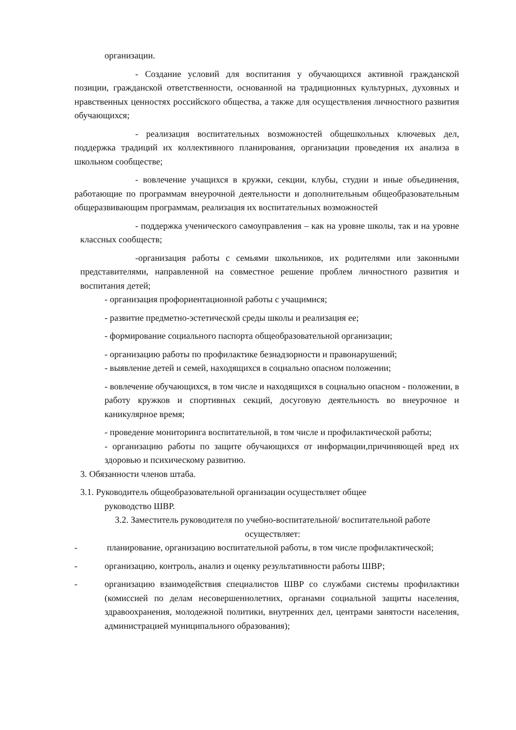организации.
- Создание условий для воспитания у обучающихся активной гражданской позиции, гражданской ответственности, основанной на традиционных культурных, духовных и нравственных ценностях российского общества, а также для осуществления личностного развития обучающихся;
- реализация воспитательных возможностей общешкольных ключевых дел, поддержка традиций их коллективного планирования, организации проведения их анализа в школьном сообществе;
- вовлечение учащихся в кружки, секции, клубы, студии и иные объединения, работающие по программам внеурочной деятельности и дополнительным общеобразовательным общеразвивающим программам, реализация их воспитательных возможностей
- поддержка ученического самоуправления – как на уровне школы, так и на уровне классных сообществ;
-организация работы с семьями школьников, их родителями или законными представителями, направленной на совместное решение проблем личностного развития и воспитания детей;
- организация профориентационной работы с учащимися;
- развитие предметно-эстетической среды школы и реализация ее;
- формирование социального паспорта общеобразовательной организации;
- организацию работы по профилактике безнадзорности и правонарушений;
- выявление детей и семей, находящихся в социально опасном положении;
- вовлечение обучающихся, в том числе и находящихся в социально опасном - положении, в работу кружков и спортивных секций, досуговую деятельность во внеурочное и каникулярное время;
- проведение мониторинга воспитательной, в том числе и профилактической работы;
- организацию работы по защите обучающихся от информации,причиняющей вред их здоровью и психическому развитию.
3. Обязанности членов штаба.
3.1. Руководитель общеобразовательной организации осуществляет общее
руководство ШВР.
3.2. Заместитель руководителя по учебно-воспитательной/ воспитательной работе
осуществляет:
- планирование, организацию воспитательной работы, в том числе профилактической;
- организацию, контроль, анализ и оценку результативности работы ШВР;
- организацию взаимодействия специалистов ШВР со службами системы профилактики (комиссией по делам несовершеннолетних, органами социальной защиты населения, здравоохранения, молодежной политики, внутренних дел, центрами занятости населения, администрацией муниципального образования);